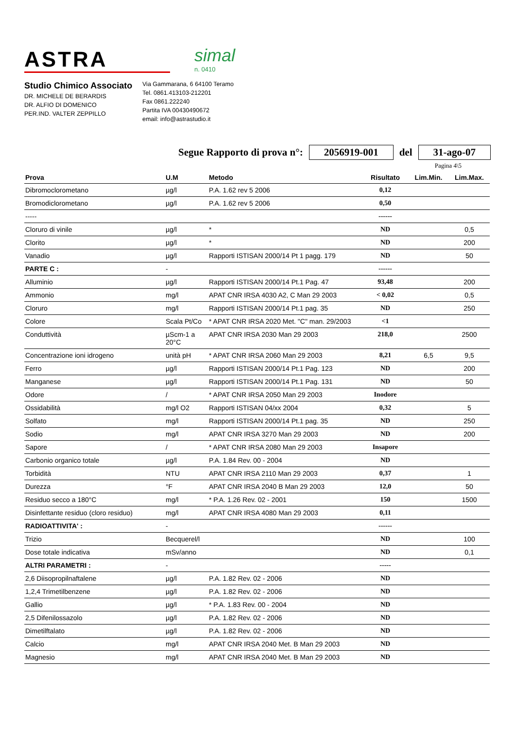ASTRA
simal
n. 0410
Studio Chimico Associato
DR. MICHELE DE BERARDIS
DR. ALFIO DI DOMENICO
PER.IND. VALTER ZEPPILLO
Via Gammarana, 6 64100 Teramo
Tel. 0861.413103-212201
Fax 0861.222240
Partita IVA 00430490672
email: info@astrastudio.it
Segue Rapporto di prova n°: 2056919-001 del 31-ago-07
Pagina 4\5
| Prova | U.M | Metodo | Risultato | Lim.Min. | Lim.Max. |
| --- | --- | --- | --- | --- | --- |
| Dibromoclorometano | µg/l | P.A. 1.62 rev 5 2006 | 0,12 | | |
| Bromodiclorometano | µg/l | P.A. 1.62 rev 5 2006 | 0,50 | | |
| ----- | | | ------ | | |
| Cloruro di vinile | µg/l | * | ND | | 0,5 |
| Clorito | µg/l | * | ND | | 200 |
| Vanadio | µg/l | Rapporti ISTISAN 2000/14 Pt 1 pagg. 179 | ND | | 50 |
| PARTE C : | - | | ------ | | |
| Alluminio | µg/l | Rapporti ISTISAN 2000/14 Pt.1 Pag. 47 | 93,48 | | 200 |
| Ammonio | mg/l | APAT CNR IRSA 4030 A2, C Man 29 2003 | < 0,02 | | 0,5 |
| Cloruro | mg/l | Rapporti ISTISAN 2000/14 Pt.1 pag. 35 | ND | | 250 |
| Colore | Scala Pt/Co | * APAT CNR IRSA 2020 Met. "C" man. 29/2003 | <1 | | |
| Conduttività | µScm-1 a 20°C | APAT CNR IRSA 2030 Man 29 2003 | 218,0 | | 2500 |
| Concentrazione ioni idrogeno | unità pH | * APAT CNR IRSA 2060 Man 29 2003 | 8,21 | 6,5 | 9,5 |
| Ferro | µg/l | Rapporti ISTISAN 2000/14 Pt.1 Pag. 123 | ND | | 200 |
| Manganese | µg/l | Rapporti ISTISAN 2000/14 Pt.1 Pag. 131 | ND | | 50 |
| Odore | / | * APAT CNR IRSA 2050 Man 29 2003 | Inodore | | |
| Ossidabilità | mg/l O2 | Rapporti ISTISAN 04/xx 2004 | 0,32 | | 5 |
| Solfato | mg/l | Rapporti ISTISAN 2000/14 Pt.1 pag. 35 | ND | | 250 |
| Sodio | mg/l | APAT CNR IRSA 3270 Man 29 2003 | ND | | 200 |
| Sapore | / | * APAT CNR IRSA 2080 Man 29 2003 | Insapore | | |
| Carbonio organico totale | µg/l | P.A. 1.84 Rev. 00 - 2004 | ND | | |
| Torbidità | NTU | APAT CNR IRSA 2110 Man 29 2003 | 0,37 | | 1 |
| Durezza | °F | APAT CNR IRSA 2040 B Man 29 2003 | 12,0 | | 50 |
| Residuo secco a 180°C | mg/l | * P.A. 1.26 Rev. 02 - 2001 | 150 | | 1500 |
| Disinfettante residuo (cloro residuo) | mg/l | APAT CNR IRSA 4080 Man 29 2003 | 0,11 | | |
| RADIOATTIVITA' : | - | | ------ | | |
| Trizio | Becquerel/l | | ND | | 100 |
| Dose totale indicativa | mSv/anno | | ND | | 0,1 |
| ALTRI PARAMETRI : | - | | ----- | | |
| 2,6 Diisopropilnaftalene | µg/l | P.A. 1.82 Rev. 02 - 2006 | ND | | |
| 1,2,4 Trimetilbenzene | µg/l | P.A. 1.82 Rev. 02 - 2006 | ND | | |
| Gallio | µg/l | * P.A. 1.83 Rev. 00 - 2004 | ND | | |
| 2,5 Difenilossazolo | µg/l | P.A. 1.82 Rev. 02 - 2006 | ND | | |
| Dimetilftalato | µg/l | P.A. 1.82 Rev. 02 - 2006 | ND | | |
| Calcio | mg/l | APAT CNR IRSA 2040 Met. B Man 29 2003 | ND | | |
| Magnesio | mg/l | APAT CNR IRSA 2040 Met. B Man 29 2003 | ND | | |